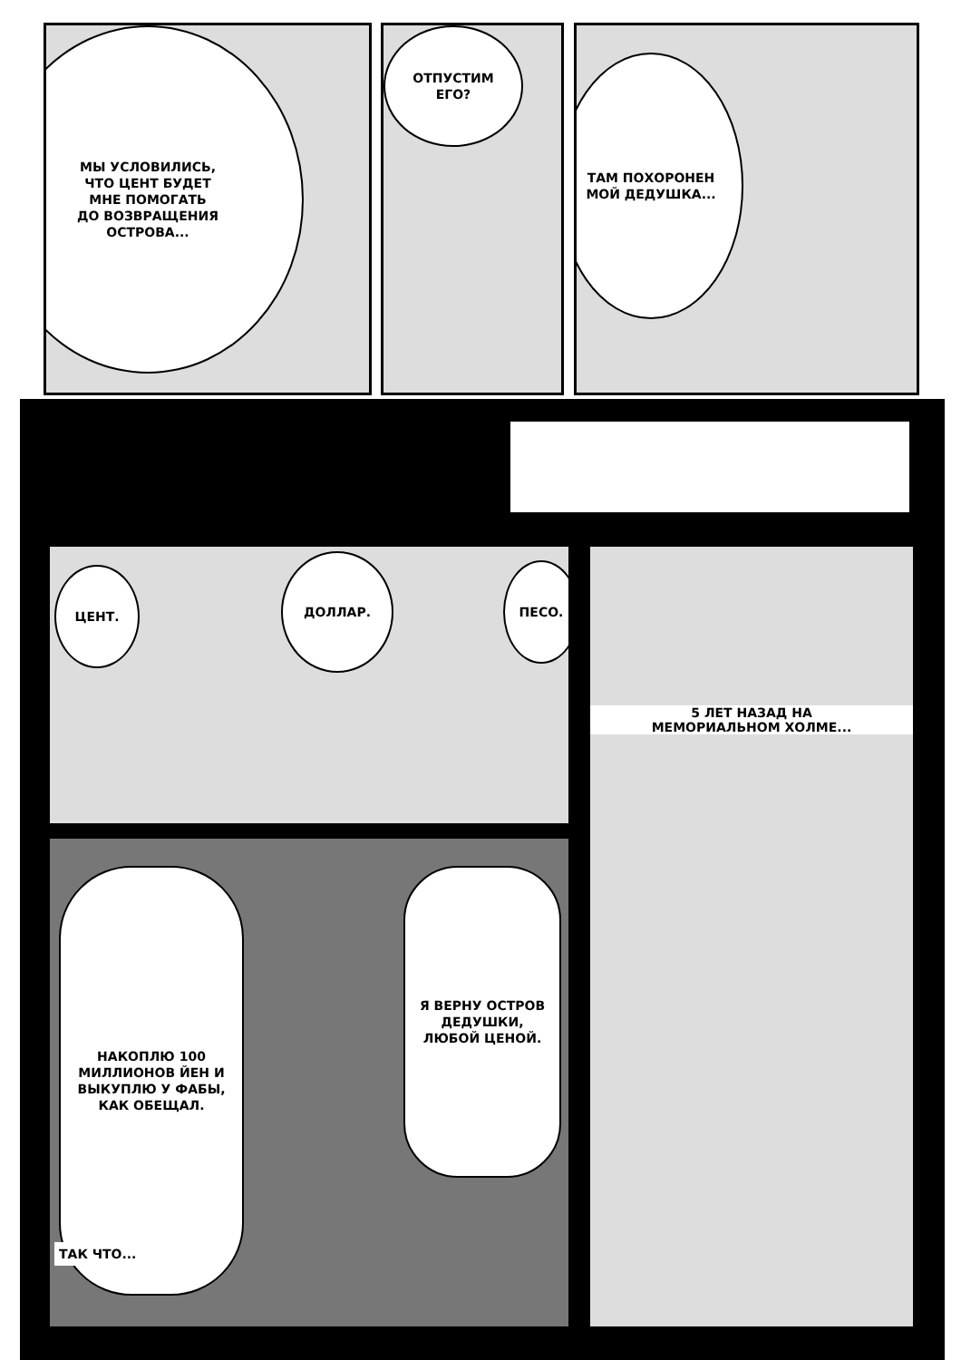МЫ УСЛОВИЛИСЬ,
ЧТО ЦЕНТ БУДЕТ
МНЕ ПОМОГАТЬ
ДО ВОЗВРАЩЕНИЯ
ОСТРОВА...
ОТПУСТИМ
ЕГО?
ТАМ ПОХОРОНЕН
МОЙ ДЕДУШКА...
ЦЕНТ.
ДОЛЛАР.
ПЕСО.
5 ЛЕТ НАЗАД НА
МЕМОРИАЛЬНОМ ХОЛМЕ...
НАКОПЛЮ 100
МИЛЛИОНОВ ЙЕН И
ВЫКУПЛЮ У ФАБЫ,
КАК ОБЕЩАЛ.
Я ВЕРНУ ОСТРОВ
ДЕДУШКИ,
ЛЮБОЙ ЦЕНОЙ.
ТАК ЧТО...